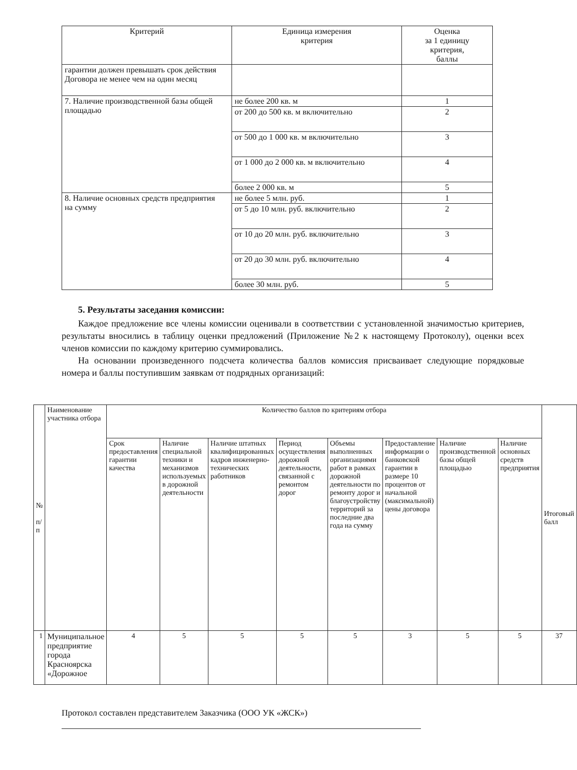| Критерий | Единица измерения критерия | Оценка за 1 единицу критерия, баллы |
| --- | --- | --- |
| гарантии должен превышать срок действия Договора не менее чем на один месяц | | |
| 7. Наличие производственной базы общей площадью | не более 200 кв. м | 1 |
| | от 200 до 500 кв. м включительно | 2 |
| | от 500 до 1 000 кв. м включительно | 3 |
| | от 1 000 до 2 000 кв. м включительно | 4 |
| | более 2 000 кв. м | 5 |
| 8. Наличие основных средств предприятия на сумму | не более 5 млн. руб. | 1 |
| | от 5 до 10 млн. руб. включительно | 2 |
| | от 10 до 20 млн. руб. включительно | 3 |
| | от 20 до 30 млн. руб. включительно | 4 |
| | более 30 млн. руб. | 5 |
5. Результаты заседания комиссии:
Каждое предложение все члены комиссии оценивали в соответствии с установленной значимостью критериев, результаты вносились в таблицу оценки предложений (Приложение №2 к настоящему Протоколу), оценки всех членов комиссии по каждому критерию суммировались.
На основании произведенного подсчета количества баллов комиссия присваивает следующие порядковые номера и баллы поступившим заявкам от подрядных организаций:
| № п/п | Наименование участника отбора | Количество баллов по критериям отбора | | | | | | | | Итоговый балл |
| | | Срок предоставления гарантии качества | Наличие специальной техники и механизмов используемых в дорожной деятельности | Наличие штатных квалифицированных кадров инженерно-технических работников | Период осуществления дорожной деятельности, связанной с ремонтом дорог | Объемы выполненных организациями работ в рамках дорожной деятельности по ремонту дорог и благоустройству территорий за последние два года на сумму | Предоставление информации о банковской гарантии в размере 10 процентов от начальной (максимальной) цены договора | Наличие производственной базы общей площадью | Наличие основных средств предприятия | |
| 1 | Муниципальное предприятие города Красноярска «Дорожное | 4 | 5 | 5 | 5 | 5 | 3 | 5 | 5 | 37 |
Протокол составлен представителем Заказчика (ООО УК «ЖСК»)